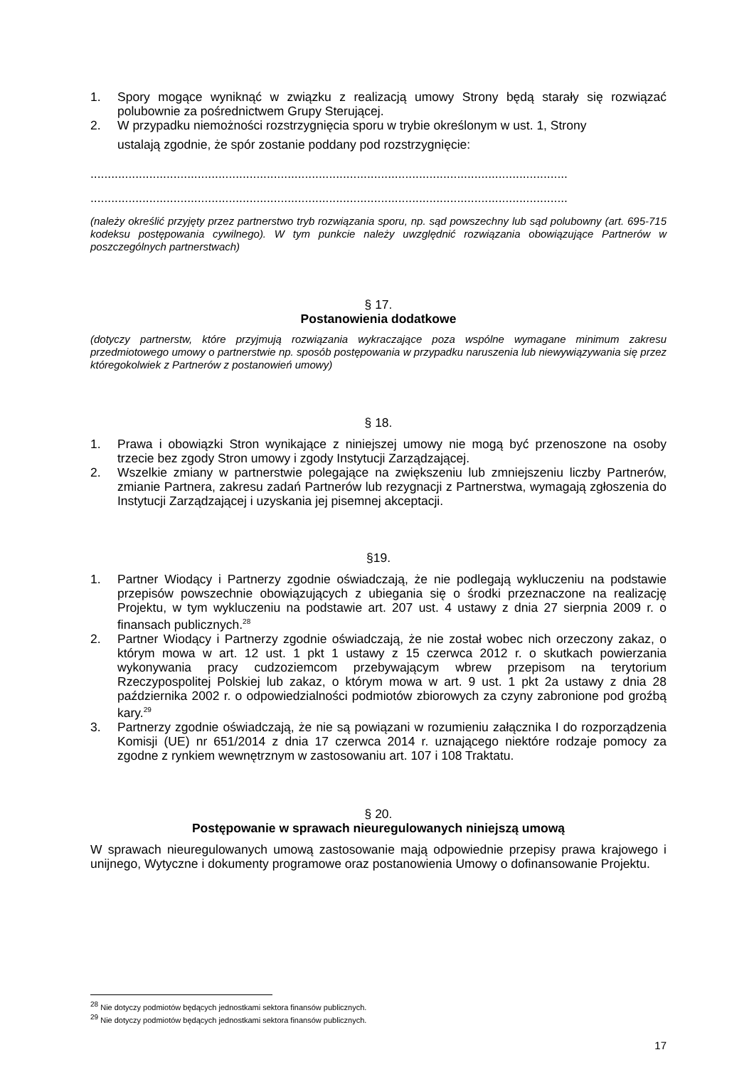1. Spory mogące wyniknąć w związku z realizacją umowy Strony będą starały się rozwiązać polubownie za pośrednictwem Grupy Sterującej.
2. W przypadku niemożności rozstrzygnięcia sporu w trybie określonym w ust. 1, Strony
ustalają zgodnie, że spór zostanie poddany pod rozstrzygnięcie:
..........................................................................................................................................
..........................................................................................................................................
(należy określić przyjęty przez partnerstwo tryb rozwiązania sporu, np. sąd powszechny lub sąd polubowny (art. 695-715 kodeksu postępowania cywilnego). W tym punkcie należy uwzględnić rozwiązania obowiązujące Partnerów w poszczególnych partnerstwach)
§ 17.
Postanowienia dodatkowe
(dotyczy partnerstw, które przyjmują rozwiązania wykraczające poza wspólne wymagane minimum zakresu przedmiotowego umowy o partnerstwie np. sposób postępowania w przypadku naruszenia lub niewywiązywania się przez któregokolwiek z Partnerów z postanowień umowy)
§ 18.
1. Prawa i obowiązki Stron wynikające z niniejszej umowy nie mogą być przenoszone na osoby trzecie bez zgody Stron umowy i zgody Instytucji Zarządzającej.
2. Wszelkie zmiany w partnerstwie polegające na zwiększeniu lub zmniejszeniu liczby Partnerów, zmianie Partnera, zakresu zadań Partnerów lub rezygnacji z Partnerstwa, wymagają zgłoszenia do Instytucji Zarządzającej i uzyskania jej pisemnej akceptacji.
§19.
1. Partner Wiodący i Partnerzy zgodnie oświadczają, że nie podlegają wykluczeniu na podstawie przepisów powszechnie obowiązujących z ubiegania się o środki przeznaczone na realizację Projektu, w tym wykluczeniu na podstawie art. 207 ust. 4 ustawy z dnia 27 sierpnia 2009 r. o finansach publicznych.<sup>28</sup>
2. Partner Wiodący i Partnerzy zgodnie oświadczają, że nie został wobec nich orzeczony zakaz, o którym mowa w art. 12 ust. 1 pkt 1 ustawy z 15 czerwca 2012 r. o skutkach powierzania wykonywania pracy cudzoziemcom przebywającym wbrew przepisom na terytorium Rzeczypospolitej Polskiej lub zakaz, o którym mowa w art. 9 ust. 1 pkt 2a ustawy z dnia 28 października 2002 r. o odpowiedzialności podmiotów zbiorowych za czyny zabronione pod groźbą kary.<sup>29</sup>
3. Partnerzy zgodnie oświadczają, że nie są powiązani w rozumieniu załącznika I do rozporządzenia Komisji (UE) nr 651/2014 z dnia 17 czerwca 2014 r. uznającego niektóre rodzaje pomocy za zgodne z rynkiem wewnętrznym w zastosowaniu art. 107 i 108 Traktatu.
§ 20.
Postępowanie w sprawach nieuregulowanych niniejszą umową
W sprawach nieuregulowanych umową zastosowanie mają odpowiednie przepisy prawa krajowego i unijnego, Wytyczne i dokumenty programowe oraz postanowienia Umowy o dofinansowanie Projektu.
<sup>28</sup> Nie dotyczy podmiotów będących jednostkami sektora finansów publicznych.
<sup>29</sup> Nie dotyczy podmiotów będących jednostkami sektora finansów publicznych.
17